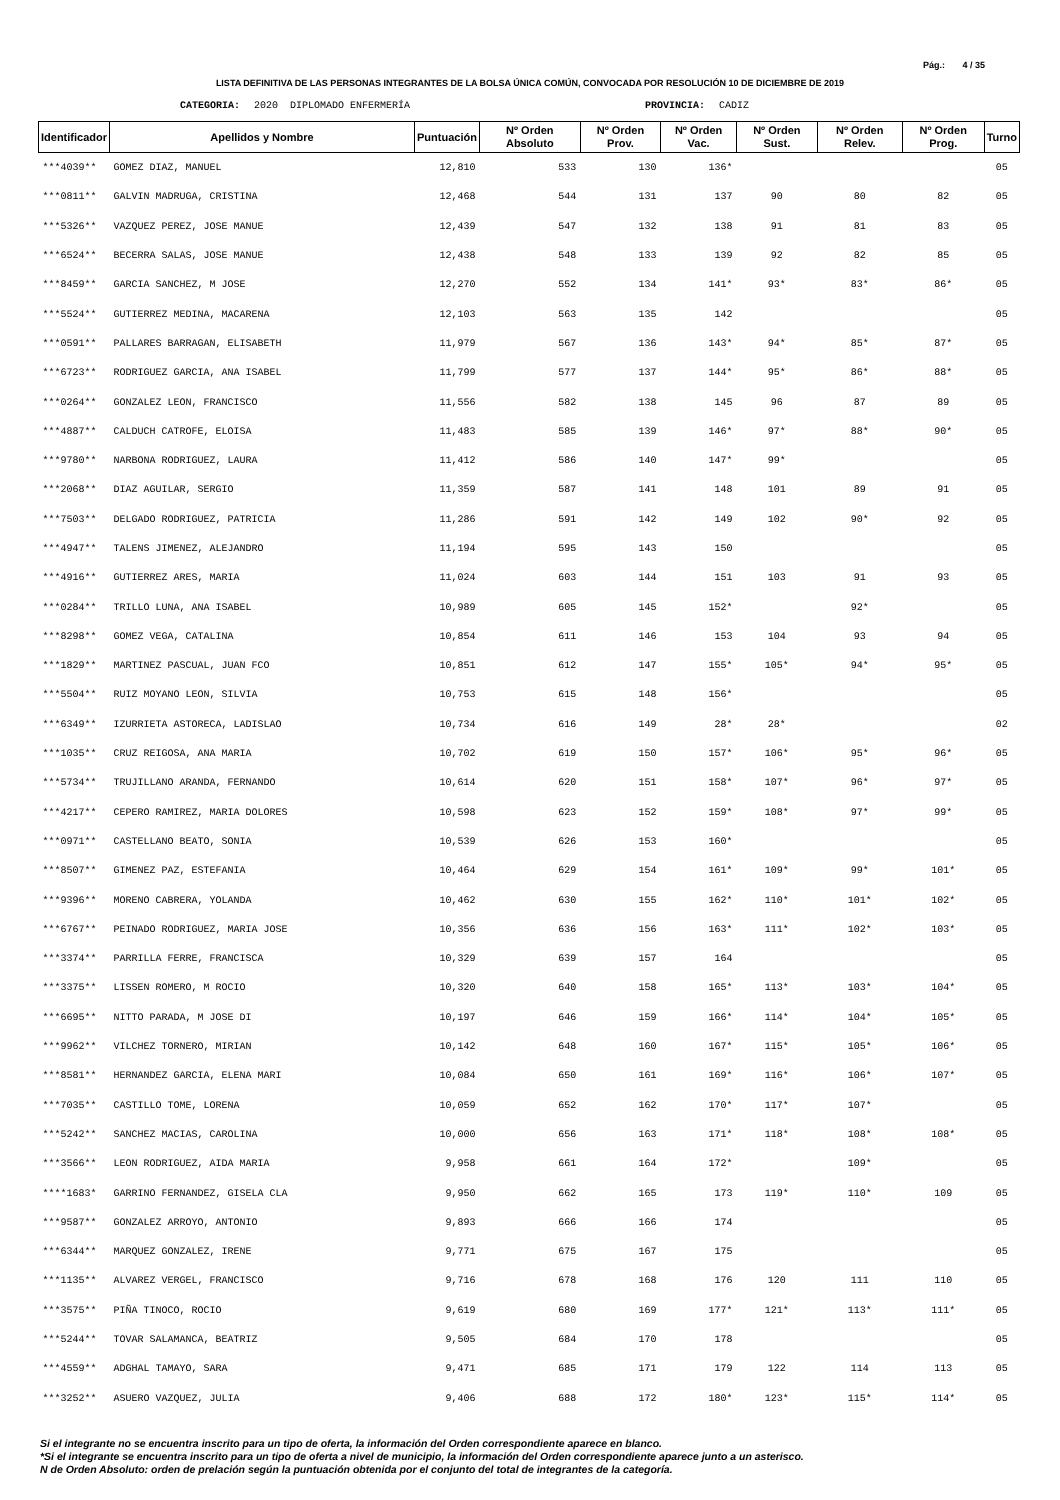Pág.: 4 / 35
LISTA DEFINITIVA DE LAS PERSONAS INTEGRANTES DE LA BOLSA ÚNICA COMÚN, CONVOCADA POR RESOLUCIÓN 10 DE DICIEMBRE DE 2019
CATEGORIA: 2020 DIPLOMADO ENFERMERÍA PROVINCIA: CADIZ
| Identificador | Apellidos y Nombre | Puntuación | Nº Orden Absoluto | Nº Orden Prov. | Nº Orden Vac. | Nº Orden Sust. | Nº Orden Relev. | Nº Orden Prog. | Turno |
| --- | --- | --- | --- | --- | --- | --- | --- | --- | --- |
| ***4039** | GOMEZ DIAZ, MANUEL | 12,810 | 533 | 130 | 136* | | | | 05 |
| ***0811** | GALVIN MADRUGA, CRISTINA | 12,468 | 544 | 131 | 137 | 90 | 80 | 82 | 05 |
| ***5326** | VAZQUEZ PEREZ, JOSE MANUE | 12,439 | 547 | 132 | 138 | 91 | 81 | 83 | 05 |
| ***6524** | BECERRA SALAS, JOSE MANUE | 12,438 | 548 | 133 | 139 | 92 | 82 | 85 | 05 |
| ***8459** | GARCIA SANCHEZ, M JOSE | 12,270 | 552 | 134 | 141* | 93* | 83* | 86* | 05 |
| ***5524** | GUTIERREZ MEDINA, MACARENA | 12,103 | 563 | 135 | 142 | | | | 05 |
| ***0591** | PALLARES BARRAGAN, ELISABETH | 11,979 | 567 | 136 | 143* | 94* | 85* | 87* | 05 |
| ***6723** | RODRIGUEZ GARCIA, ANA ISABEL | 11,799 | 577 | 137 | 144* | 95* | 86* | 88* | 05 |
| ***0264** | GONZALEZ LEON, FRANCISCO | 11,556 | 582 | 138 | 145 | 96 | 87 | 89 | 05 |
| ***4887** | CALDUCH CATROFE, ELOISA | 11,483 | 585 | 139 | 146* | 97* | 88* | 90* | 05 |
| ***9780** | NARBONA RODRIGUEZ, LAURA | 11,412 | 586 | 140 | 147* | 99* | | | 05 |
| ***2068** | DIAZ AGUILAR, SERGIO | 11,359 | 587 | 141 | 148 | 101 | 89 | 91 | 05 |
| ***7503** | DELGADO RODRIGUEZ, PATRICIA | 11,286 | 591 | 142 | 149 | 102 | 90* | 92 | 05 |
| ***4947** | TALENS JIMENEZ, ALEJANDRO | 11,194 | 595 | 143 | 150 | | | | 05 |
| ***4916** | GUTIERREZ ARES, MARIA | 11,024 | 603 | 144 | 151 | 103 | 91 | 93 | 05 |
| ***0284** | TRILLO LUNA, ANA ISABEL | 10,989 | 605 | 145 | 152* | | 92* | | 05 |
| ***8298** | GOMEZ VEGA, CATALINA | 10,854 | 611 | 146 | 153 | 104 | 93 | 94 | 05 |
| ***1829** | MARTINEZ PASCUAL, JUAN FCO | 10,851 | 612 | 147 | 155* | 105* | 94* | 95* | 05 |
| ***5504** | RUIZ MOYANO LEON, SILVIA | 10,753 | 615 | 148 | 156* | | | | 05 |
| ***6349** | IZURRIETA ASTORECA, LADISLAO | 10,734 | 616 | 149 | 28* | 28* | | | 02 |
| ***1035** | CRUZ REIGOSA, ANA MARIA | 10,702 | 619 | 150 | 157* | 106* | 95* | 96* | 05 |
| ***5734** | TRUJILLANO ARANDA, FERNANDO | 10,614 | 620 | 151 | 158* | 107* | 96* | 97* | 05 |
| ***4217** | CEPERO RAMIREZ, MARIA DOLORES | 10,598 | 623 | 152 | 159* | 108* | 97* | 99* | 05 |
| ***0971** | CASTELLANO BEATO, SONIA | 10,539 | 626 | 153 | 160* | | | | 05 |
| ***8507** | GIMENEZ PAZ, ESTEFANIA | 10,464 | 629 | 154 | 161* | 109* | 99* | 101* | 05 |
| ***9396** | MORENO CABRERA, YOLANDA | 10,462 | 630 | 155 | 162* | 110* | 101* | 102* | 05 |
| ***6767** | PEINADO RODRIGUEZ, MARIA JOSE | 10,356 | 636 | 156 | 163* | 111* | 102* | 103* | 05 |
| ***3374** | PARRILLA FERRE, FRANCISCA | 10,329 | 639 | 157 | 164 | | | | 05 |
| ***3375** | LISSEN ROMERO, M ROCIO | 10,320 | 640 | 158 | 165* | 113* | 103* | 104* | 05 |
| ***6695** | NITTO PARADA, M JOSE DI | 10,197 | 646 | 159 | 166* | 114* | 104* | 105* | 05 |
| ***9962** | VILCHEZ TORNERO, MIRIAN | 10,142 | 648 | 160 | 167* | 115* | 105* | 106* | 05 |
| ***8581** | HERNANDEZ GARCIA, ELENA MARI | 10,084 | 650 | 161 | 169* | 116* | 106* | 107* | 05 |
| ***7035** | CASTILLO TOME, LORENA | 10,059 | 652 | 162 | 170* | 117* | 107* | | 05 |
| ***5242** | SANCHEZ MACIAS, CAROLINA | 10,000 | 656 | 163 | 171* | 118* | 108* | 108* | 05 |
| ***3566** | LEON RODRIGUEZ, AIDA MARIA | 9,958 | 661 | 164 | 172* | | 109* | | 05 |
| ****1683* | GARRINO FERNANDEZ, GISELA CLA | 9,950 | 662 | 165 | 173 | 119* | 110* | 109 | 05 |
| ***9587** | GONZALEZ ARROYO, ANTONIO | 9,893 | 666 | 166 | 174 | | | | 05 |
| ***6344** | MARQUEZ GONZALEZ, IRENE | 9,771 | 675 | 167 | 175 | | | | 05 |
| ***1135** | ALVAREZ VERGEL, FRANCISCO | 9,716 | 678 | 168 | 176 | 120 | 111 | 110 | 05 |
| ***3575** | PIÑA TINOCO, ROCIO | 9,619 | 680 | 169 | 177* | 121* | 113* | 111* | 05 |
| ***5244** | TOVAR SALAMANCA, BEATRIZ | 9,505 | 684 | 170 | 178 | | | | 05 |
| ***4559** | ADGHAL TAMAYO, SARA | 9,471 | 685 | 171 | 179 | 122 | 114 | 113 | 05 |
| ***3252** | ASUERO VAZQUEZ, JULIA | 9,406 | 688 | 172 | 180* | 123* | 115* | 114* | 05 |
Si el integrante no se encuentra inscrito para un tipo de oferta, la información del Orden correspondiente aparece en blanco.
*Si el integrante se encuentra inscrito para un tipo de oferta a nivel de municipio, la información del Orden correspondiente aparece junto a un asterisco.
N de Orden Absoluto: orden de prelación según la puntuación obtenida por el conjunto del total de integrantes de la categoría.